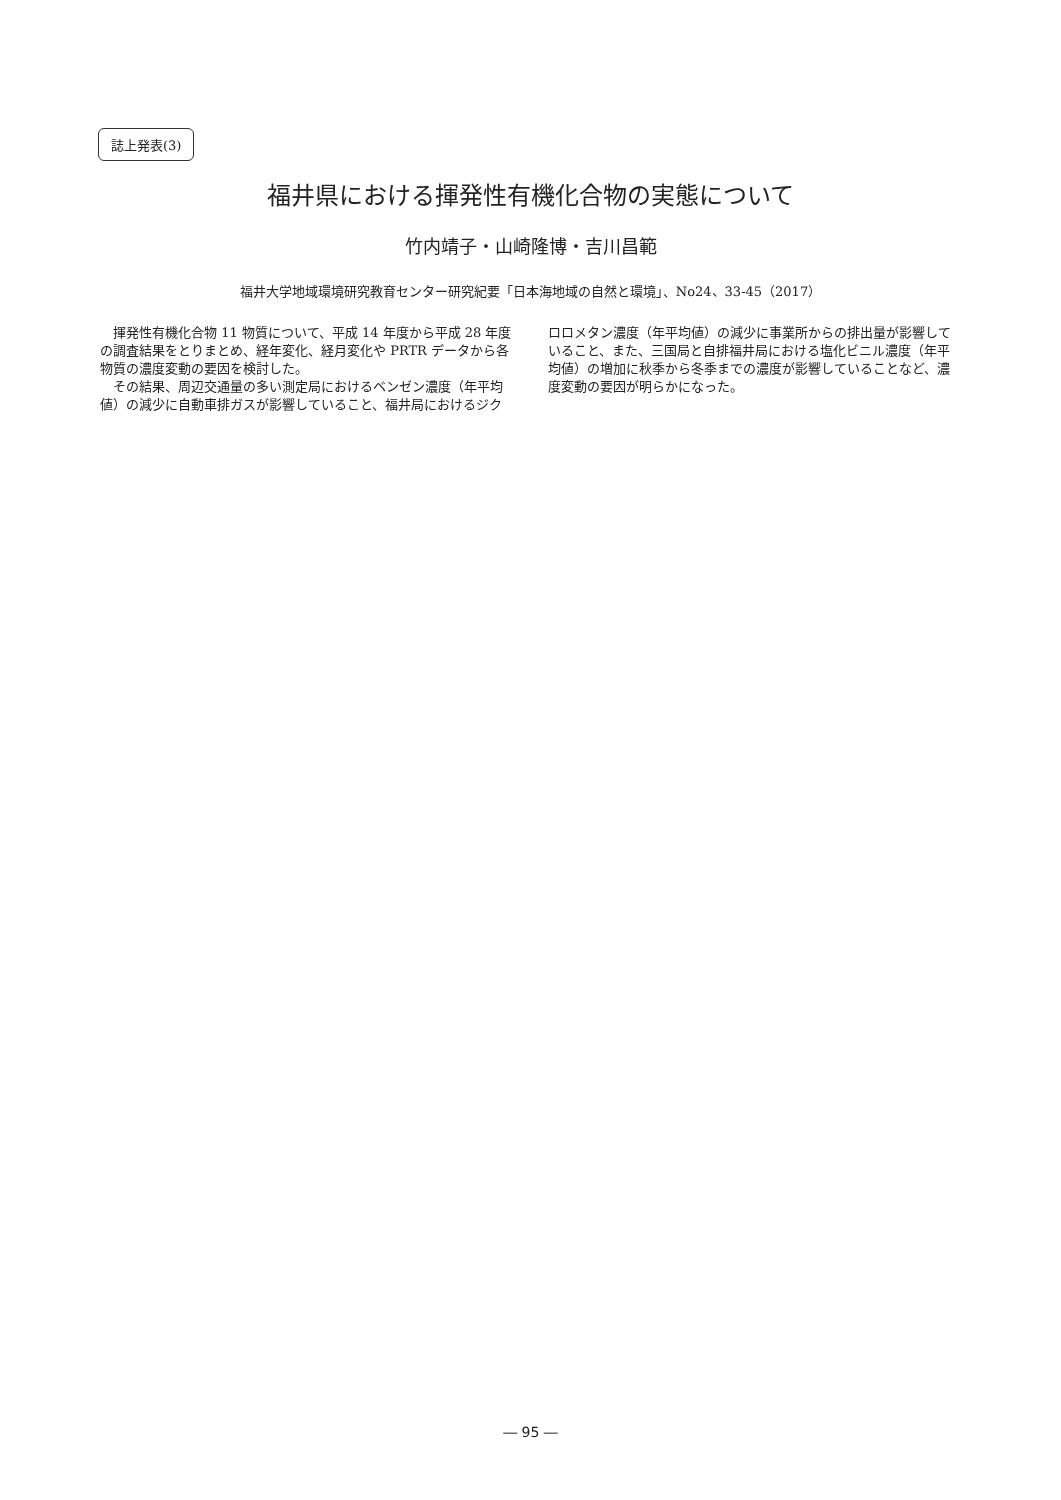誌上発表(3)
福井県における揮発性有機化合物の実態について
竹内靖子・山崎隆博・吉川昌範
福井大学地域環境研究教育センター研究紀要「日本海地域の自然と環境」、No24、33-45（2017）
揮発性有機化合物 11 物質について、平成 14 年度から平成 28 年度の調査結果をとりまとめ、経年変化、経月変化や PRTR データから各物質の濃度変動の要因を検討した。
その結果、周辺交通量の多い測定局におけるベンゼン濃度（年平均値）の減少に自動車排ガスが影響していること、福井局におけるジクロロメタン濃度（年平均値）の減少に事業所からの排出量が影響していること、また、三国局と自排福井局における塩化ビニル濃度（年平均値）の増加に秋季から冬季までの濃度が影響していることなど、濃度変動の要因が明らかになった。
― 95 ―